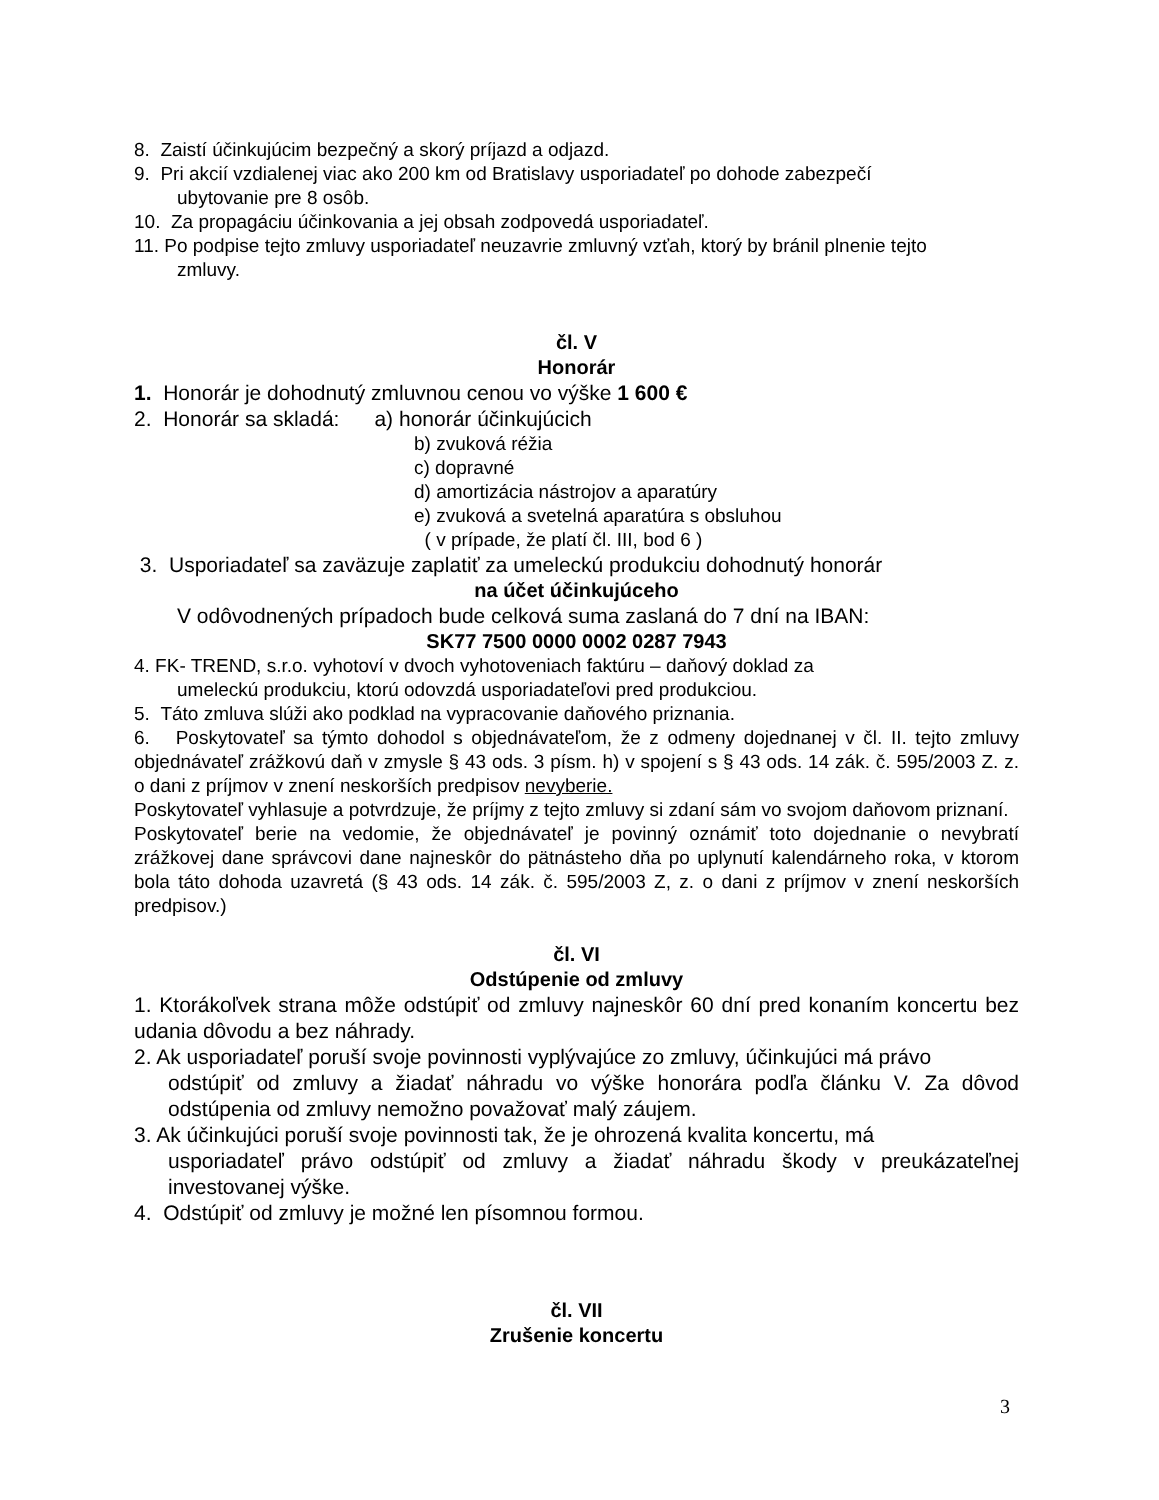8. Zaistí účinkujúcim bezpečný a skorý príjazd a odjazd.
9. Pri akcií vzdialenej viac ako 200 km od Bratislavy usporiadateľ po dohode zabezpečí
ubytovanie pre 8 osôb.
10. Za propagáciu účinkovania a jej obsah zodpovedá usporiadateľ.
11. Po podpise tejto zmluvy usporiadateľ neuzavrie zmluvný vzťah, ktorý by bránil plnenie tejto
zmluvy.
čl. V
Honorár
1. Honorár je dohodnutý zmluvnou cenou vo výške 1 600 €
2. Honorár sa skladá: a) honorár účinkujúcich
b) zvuková réžia
c) dopravné
d) amortizácia nástrojov a aparatúry
e) zvuková a svetelná aparatúra s obsluhou
( v prípade, že platí čl. III, bod 6 )
3. Usporiadateľ sa zaväzuje zaplatiť za umeleckú produkciu dohodnutý honorár
na účet účinkujúceho
V odôvodnených prípadoch bude celková suma zaslaná do 7 dní na IBAN:
SK77 7500 0000 0002 0287 7943
4. FK- TREND, s.r.o. vyhotoví v dvoch vyhotoveniach faktúru – daňový doklad za
umeleckú produkciu, ktorú odovzdá usporiadateľovi pred produkciou.
5. Táto zmluva slúži ako podklad na vypracovanie daňového priznania.
6. Poskytovateľ sa týmto dohodol s objednávateľom, že z odmeny dojednanej v čl. II. tejto zmluvy objednávateľ zrážkovú daň v zmysle § 43 ods. 3 písm. h) v spojení s § 43 ods. 14 zák. č. 595/2003 Z. z. o dani z príjmov v znení neskorších predpisov nevyberie.
Poskytovateľ vyhlasuje a potvrdzuje, že príjmy z tejto zmluvy si zdaní sám vo svojom daňovom priznaní.
Poskytovateľ berie na vedomie, že objednávateľ je povinný oznámiť toto dojednanie o nevybratí zrážkovej dane správcovi dane najneskôr do pätnásteho dňa po uplynutí kalendárneho roka, v ktorom bola táto dohoda uzavretá (§ 43 ods. 14 zák. č. 595/2003 Z, z. o dani z príjmov v znení neskorších predpisov.)
čl. VI
Odstúpenie od zmluvy
1. Ktorákoľvek strana môže odstúpiť od zmluvy najneskôr 60 dní pred konaním koncertu bez udania dôvodu a bez náhrady.
2. Ak usporiadateľ poruší svoje povinnosti vyplývajúce zo zmluvy, účinkujúci má právo
odstúpiť od zmluvy a žiadať náhradu vo výške honorára podľa článku V. Za dôvod odstúpenia od zmluvy nemožno považovať malý záujem.
3. Ak účinkujúci poruší svoje povinnosti tak, že je ohrozená kvalita koncertu, má
usporiadateľ právo odstúpiť od zmluvy a žiadať náhradu škody v preukázateľnej investovanej výške.
4. Odstúpiť od zmluvy je možné len písomnou formou.
čl. VII
Zrušenie koncertu
3